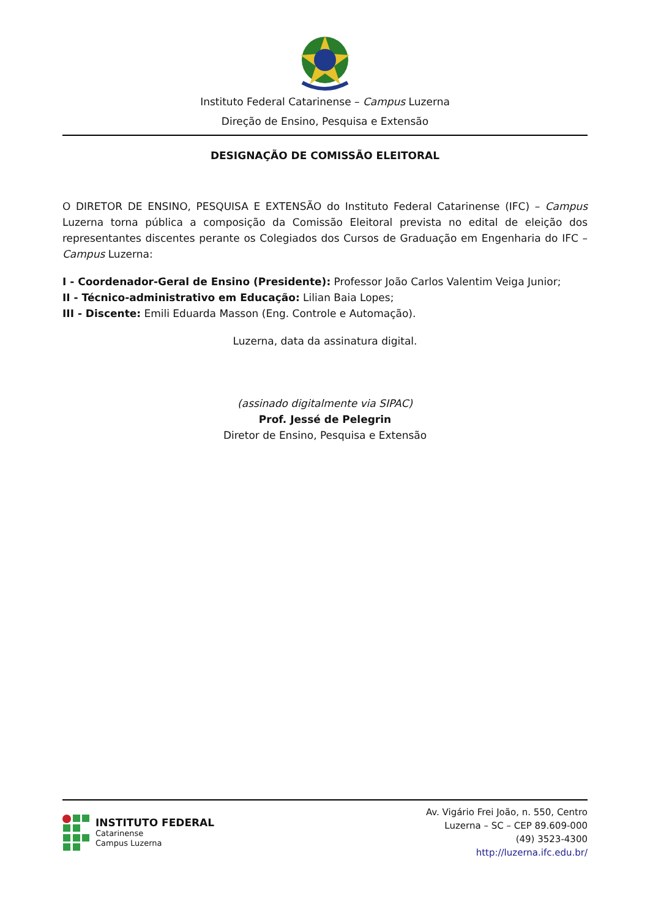Instituto Federal Catarinense – Campus Luzerna
Direção de Ensino, Pesquisa e Extensão
DESIGNAÇÃO DE COMISSÃO ELEITORAL
O DIRETOR DE ENSINO, PESQUISA E EXTENSÃO do Instituto Federal Catarinense (IFC) – Campus Luzerna torna pública a composição da Comissão Eleitoral prevista no edital de eleição dos representantes discentes perante os Colegiados dos Cursos de Graduação em Engenharia do IFC – Campus Luzerna:
I - Coordenador-Geral de Ensino (Presidente): Professor João Carlos Valentim Veiga Junior;
II - Técnico-administrativo em Educação: Lilian Baia Lopes;
III - Discente: Emili Eduarda Masson (Eng. Controle e Automação).
Luzerna, data da assinatura digital.
(assinado digitalmente via SIPAC)
Prof. Jessé de Pelegrin
Diretor de Ensino, Pesquisa e Extensão
INSTITUTO FEDERAL
Catarinense
Campus Luzerna
Av. Vigário Frei João, n. 550, Centro
Luzerna – SC – CEP 89.609-000
(49) 3523-4300
http://luzerna.ifc.edu.br/